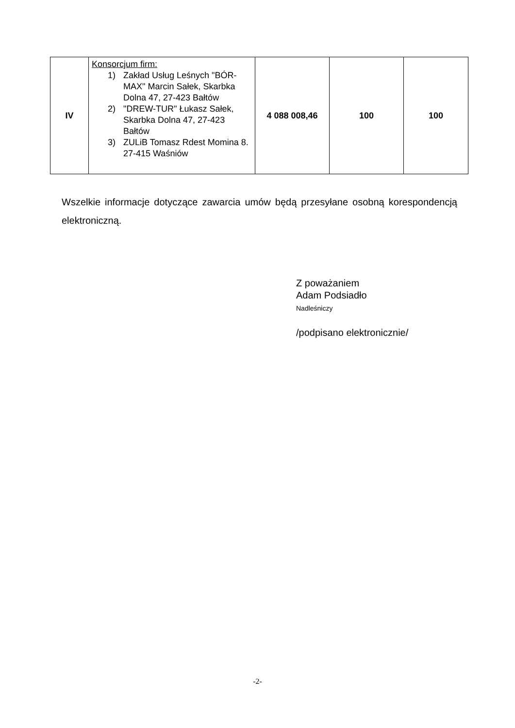| IV | Konsorcjum firm: 1) Zakład Usług Leśnych "BÓR-MAX" Marcin Sałek, Skarbka Dolna 47, 27-423 Bałtów 2) "DREW-TUR" Łukasz Sałek, Skarbka Dolna 47, 27-423 Bałtów 3) ZULiB Tomasz Rdest Momina 8. 27-415 Waśniów | 4 088 008,46 | 100 | 100 |
Wszelkie informacje dotyczące zawarcia umów będą przesyłane osobną korespondencją elektroniczną.
Z poważaniem
Adam Podsiadło
Nadleśniczy
/podpisano elektronicznie/
-2-